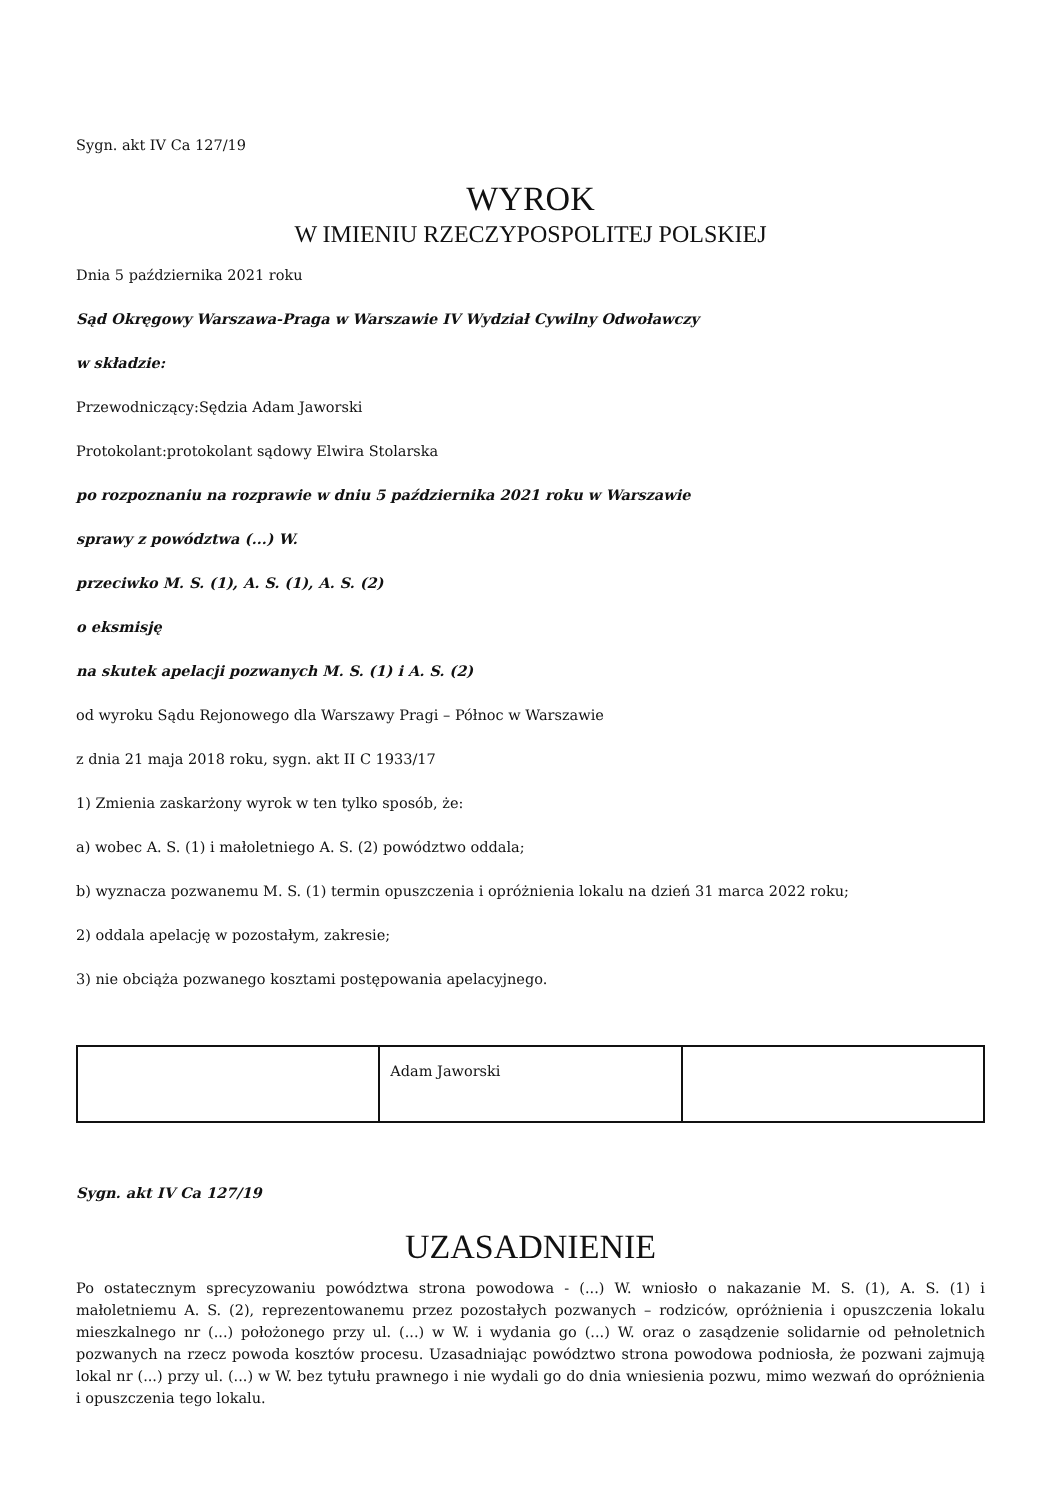Sygn. akt IV Ca 127/19
WYROK
W IMIENIU RZECZYPOSPOLITEJ POLSKIEJ
Dnia 5 października 2021 roku
Sąd Okręgowy Warszawa-Praga w Warszawie IV Wydział Cywilny Odwoławczy
w składzie:
Przewodniczący:Sędzia Adam Jaworski
Protokolant:protokolant sądowy Elwira Stolarska
po rozpoznaniu na rozprawie w dniu 5 października 2021 roku w Warszawie
sprawy z powództwa (...) W.
przeciwko M. S. (1), A. S. (1), A. S. (2)
o eksmisję
na skutek apelacji pozwanych M. S. (1) i A. S. (2)
od wyroku Sądu Rejonowego dla Warszawy Pragi – Północ w Warszawie
z dnia 21 maja 2018 roku, sygn. akt II C 1933/17
1) Zmienia zaskarżony wyrok w ten tylko sposób, że:
a) wobec A. S. (1) i małoletniego A. S. (2) powództwo oddala;
b) wyznacza pozwanemu M. S. (1) termin opuszczenia i opróżnienia lokalu na dzień 31 marca 2022 roku;
2) oddala apelację w pozostałym, zakresie;
3) nie obciąża pozwanego kosztami postępowania apelacyjnego.
| | Adam Jaworski | |
Sygn. akt IV Ca 127/19
UZASADNIENIE
Po ostatecznym sprecyzowaniu powództwa strona powodowa - (...) W. wniosło o nakazanie M. S. (1), A. S. (1) i małoletniemu A. S. (2), reprezentowanemu przez pozostałych pozwanych – rodziców, opróżnienia i opuszczenia lokalu mieszkalnego nr (...) położonego przy ul. (...) w W. i wydania go (...) W. oraz o zasądzenie solidarnie od pełnoletnich pozwanych na rzecz powoda kosztów procesu. Uzasadniając powództwo strona powodowa podniosła, że pozwani zajmują lokal nr (...) przy ul. (...) w W. bez tytułu prawnego i nie wydali go do dnia wniesienia pozwu, mimo wezwań do opróżnienia i opuszczenia tego lokalu.